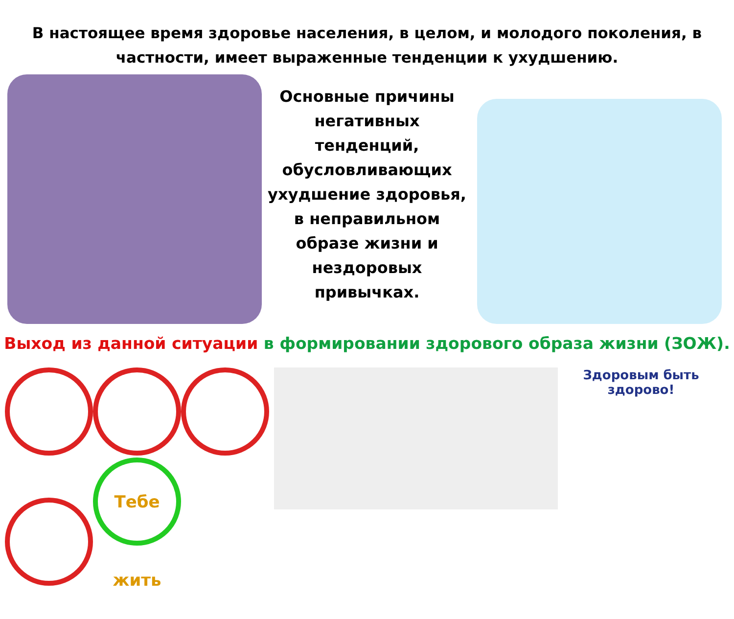В настоящее время здоровье населения, в целом, и молодого поколения, в частности, имеет выраженные тенденции к ухудшению.
Основные причины негативных тенденций, обусловливающих ухудшение здоровья, в неправильном образе жизни и нездоровых привычках.
Выход из данной ситуации в формировании здорового образа жизни (ЗОЖ).
Тебе жить
Здоровым быть здорово!